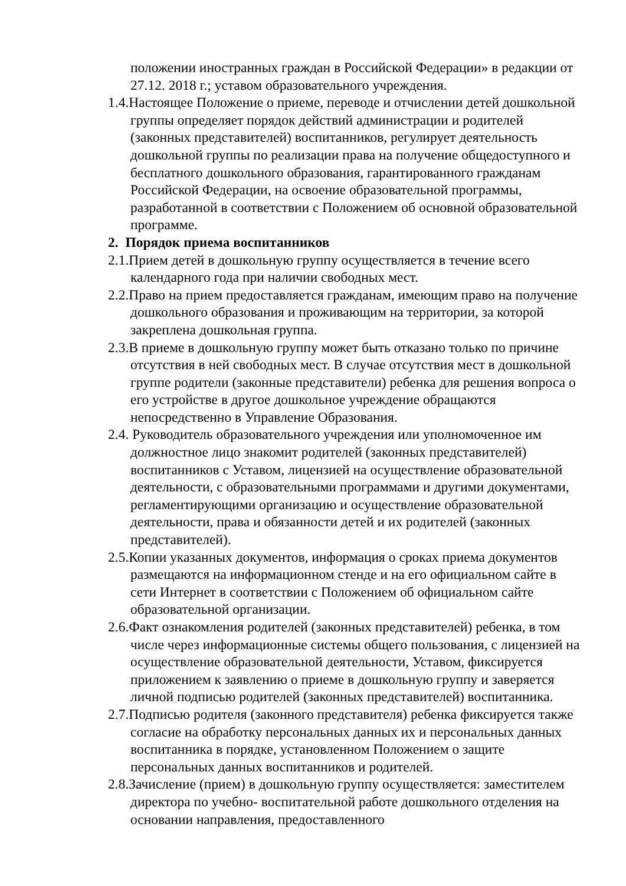положении иностранных граждан в Российской Федерации» в редакции от 27.12. 2018 г.; уставом образовательного учреждения.
1.4.Настоящее Положение о приеме, переводе и отчислении детей дошкольной группы определяет порядок действий администрации и родителей (законных представителей) воспитанников, регулирует деятельность дошкольной группы по реализации права на получение общедоступного и бесплатного дошкольного образования, гарантированного гражданам Российской Федерации, на освоение образовательной программы, разработанной в соответствии с Положением об основной образовательной программе.
2. Порядок приема воспитанников
2.1.Прием детей в дошкольную группу осуществляется в течение всего календарного года при наличии свободных мест.
2.2.Право на прием предоставляется гражданам, имеющим право на получение дошкольного образования и проживающим на территории, за которой закреплена дошкольная группа.
2.3.В приеме в дошкольную группу может быть отказано только по причине отсутствия в ней свободных мест. В случае отсутствия мест в дошкольной группе родители (законные представители) ребенка для решения вопроса о его устройстве в другое дошкольное учреждение обращаются непосредственно в Управление Образования.
2.4. Руководитель образовательного учреждения или уполномоченное им должностное лицо знакомит родителей (законных представителей) воспитанников с Уставом, лицензией на осуществление образовательной деятельности, с образовательными программами и другими документами, регламентирующими организацию и осуществление образовательной деятельности, права и обязанности детей и их родителей (законных представителей).
2.5.Копии указанных документов, информация о сроках приема документов размещаются на информационном стенде и на его официальном сайте в сети Интернет в соответствии с Положением об официальном сайте образовательной организации.
2.6.Факт ознакомления родителей (законных представителей) ребенка, в том числе через информационные системы общего пользования, с лицензией на осуществление образовательной деятельности, Уставом, фиксируется приложением к заявлению о приеме в дошкольную группу и заверяется личной подписью родителей (законных представителей) воспитанника.
2.7.Подписью родителя (законного представителя) ребенка фиксируется также согласие на обработку персональных данных их и персональных данных воспитанника в порядке, установленном Положением о защите персональных данных воспитанников и родителей.
2.8.Зачисление (прием) в дошкольную группу осуществляется: заместителем директора по учебно- воспитательной работе дошкольного отделения на основании направления, предоставленного